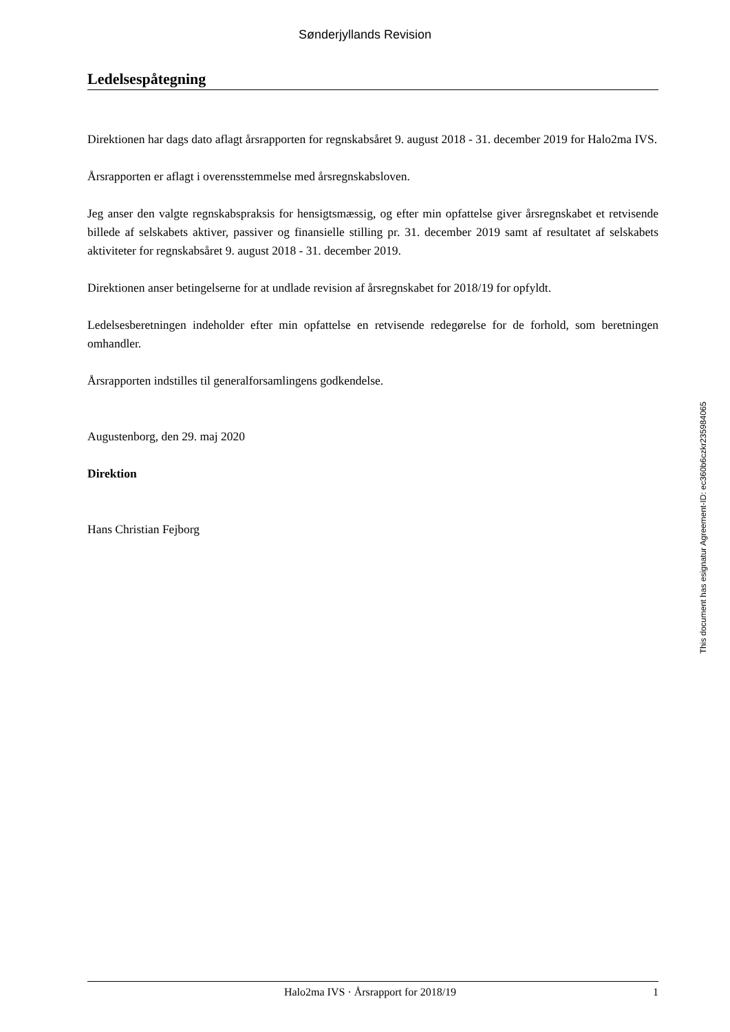Sønderjyllands Revision
Ledelsespåtegning
Direktionen har dags dato aflagt årsrapporten for regnskabsåret 9. august 2018 - 31. december 2019 for Halo2ma IVS.
Årsrapporten er aflagt i overensstemmelse med årsregnskabsloven.
Jeg anser den valgte regnskabspraksis for hensigtsmæssig, og efter min opfattelse giver årsregnskabet et retvisende billede af selskabets aktiver, passiver og finansielle stilling pr. 31. december 2019 samt af resultatet af selskabets aktiviteter for regnskabsåret 9. august 2018 - 31. december 2019.
Direktionen anser betingelserne for at undlade revision af årsregnskabet for 2018/19 for opfyldt.
Ledelsesberetningen indeholder efter min opfattelse en retvisende redegørelse for de forhold, som beretningen omhandler.
Årsrapporten indstilles til generalforsamlingens godkendelse.
Augustenborg, den 29. maj 2020
Direktion
Hans Christian Fejborg
This document has esignatur Agreement-ID: ec360b6czkr235984065
Halo2ma IVS · Årsrapport for 2018/19 1